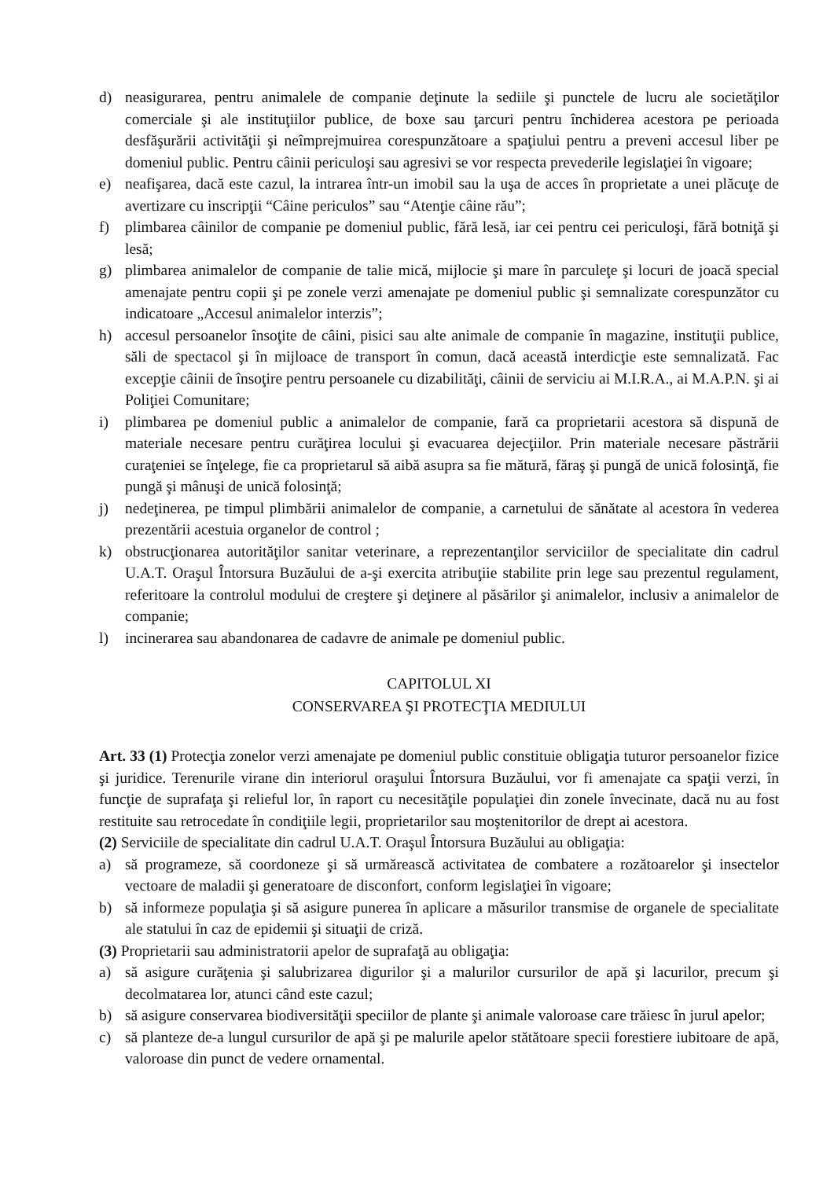d) neasigurarea, pentru animalele de companie deţinute la sediile şi punctele de lucru ale societăţilor comerciale şi ale instituţiilor publice, de boxe sau ţarcuri pentru închiderea acestora pe perioada desfăşurării activităţii şi neîmprejmuirea corespunzătoare a spaţiului pentru a preveni accesul liber pe domeniul public. Pentru câinii periculoşi sau agresivi se vor respecta prevederile legislaţiei în vigoare;
e) neafişarea, dacă este cazul, la intrarea într-un imobil sau la uşa de acces în proprietate a unei plăcuţe de avertizare cu inscripţii “Câine periculos” sau “Atenţie câine rău”;
f) plimbarea câinilor de companie pe domeniul public, fără lesă, iar cei pentru cei periculoşi, fără botniţă şi lesă;
g) plimbarea animalelor de companie de talie mică, mijlocie şi mare în parculeţe şi locuri de joacă special amenajate pentru copii şi pe zonele verzi amenajate pe domeniul public şi semnalizate corespunzător cu indicatoare „Accesul animalelor interzis”;
h) accesul persoanelor însoţite de câini, pisici sau alte animale de companie în magazine, instituţii publice, săli de spectacol şi în mijloace de transport în comun, dacă această interdicţie este semnalizată. Fac excepţie câinii de însoţire pentru persoanele cu dizabilităţi, câinii de serviciu ai M.I.R.A., ai M.A.P.N. şi ai Poliţiei Comunitare;
i) plimbarea pe domeniul public a animalelor de companie, fară ca proprietarii acestora să dispună de materiale necesare pentru curăţirea locului şi evacuarea dejecţiilor. Prin materiale necesare păstrării curaţeniei se înţelege, fie ca proprietarul să aibă asupra sa fie mătură, făraş şi pungă de unică folosinţă, fie pungă şi mânuşi de unică folosinţă;
j) nedeţinerea, pe timpul plimbării animalelor de companie, a carnetului de sănătate al acestora în vederea prezentării acestuia organelor de control ;
k) obstrucţionarea autorităţilor sanitar veterinare, a reprezentanţilor serviciilor de specialitate din cadrul U.A.T. Oraşul Întorsura Buzăului de a-şi exercita atribuţiie stabilite prin lege sau prezentul regulament, referitoare la controlul modului de creştere şi deţinere al păsărilor şi animalelor, inclusiv a animalelor de companie;
l) incinerarea sau abandonarea de cadavre de animale pe domeniul public.
CAPITOLUL XI
CONSERVAREA ŞI PROTECŢIA MEDIULUI
Art. 33 (1) Protecţia zonelor verzi amenajate pe domeniul public constituie obligaţia tuturor persoanelor fizice şi juridice. Terenurile virane din interiorul oraşului Întorsura Buzăului, vor fi amenajate ca spaţii verzi, în funcţie de suprafaţa şi relieful lor, în raport cu necesităţile populaţiei din zonele învecinate, dacă nu au fost restituite sau retrocedate în condiţiile legii, proprietarilor sau moştenitorilor de drept ai acestora.
(2) Serviciile de specialitate din cadrul U.A.T. Oraşul Întorsura Buzăului au obligaţia:
a) să programeze, să coordoneze şi să urmărească activitatea de combatere a rozătoarelor şi insectelor vectoare de maladii şi generatoare de disconfort, conform legislaţiei în vigoare;
b) să informeze populaţia şi să asigure punerea în aplicare a măsurilor transmise de organele de specialitate ale statului în caz de epidemii şi situaţii de criză.
(3) Proprietarii sau administratorii apelor de suprafaţă au obligaţia:
a) să asigure curăţenia şi salubrizarea digurilor şi a malurilor cursurilor de apă şi lacurilor, precum şi decolmatarea lor, atunci când este cazul;
b) să asigure conservarea biodiversităţii speciilor de plante şi animale valoroase care trăiesc în jurul apelor;
c) să planteze de-a lungul cursurilor de apă şi pe malurile apelor stătătoare specii forestiere iubitoare de apă, valoroase din punct de vedere ornamental.